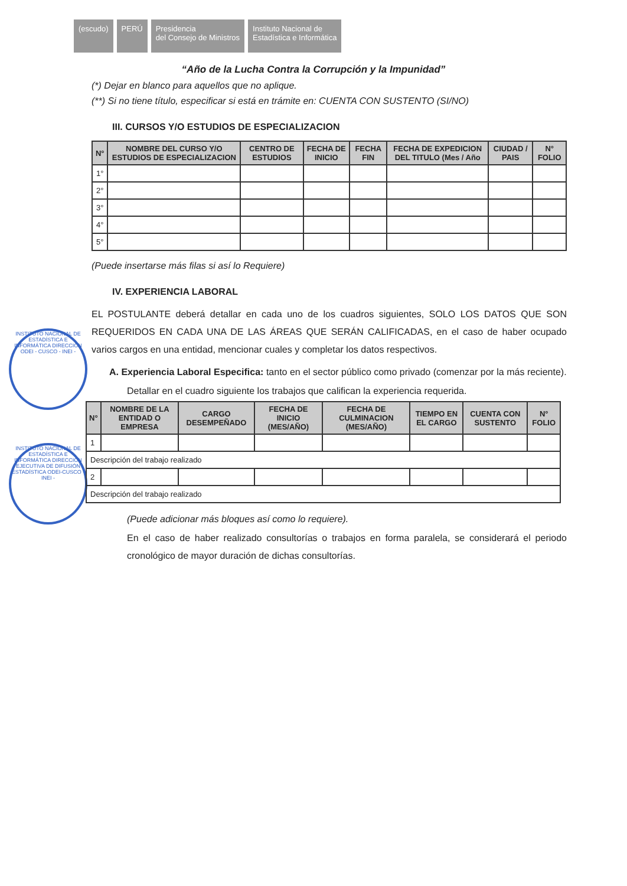(escudo) PERÚ Presidencia
del Consejo de Ministros
Instituto Nacional de
Estadística e Informática
“Año de la Lucha Contra la Corrupción y la Impunidad”
INSTITUTO NACIONAL DE ESTADÍSTICA E INFORMÁTICA DIRECCIÓN ODEI - CUSCO - INEI -
INSTITUTO NACIONAL DE ESTADÍSTICA E INFORMÁTICA DIRECCIÓN EJECUTIVA DE DIFUSIÓN ESTADÍSTICA ODEI-CUSCO - INEI -
(*) Dejar en blanco para aquellos que no aplique.
(**) Si no tiene título, especificar si está en trámite en: CUENTA CON SUSTENTO (SI/NO)
III. CURSOS Y/O ESTUDIOS DE ESPECIALIZACION
| N° | NOMBRE DEL CURSO Y/O ESTUDIOS DE ESPECIALIZACION | CENTRO DE ESTUDIOS | FECHA DE INICIO | FECHA FIN | FECHA DE EXPEDICION DEL TITULO (Mes / Año | CIUDAD / PAIS | N° FOLIO |
| --- | --- | --- | --- | --- | --- | --- | --- |
| 1° | | | | | | | |
| 2° | | | | | | | |
| 3° | | | | | | | |
| 4° | | | | | | | |
| 5° | | | | | | | |
(Puede insertarse más filas si así lo Requiere)
IV. EXPERIENCIA LABORAL
EL POSTULANTE deberá detallar en cada uno de los cuadros siguientes, SOLO LOS DATOS QUE SON REQUERIDOS EN CADA UNA DE LAS ÁREAS QUE SERÁN CALIFICADAS, en el caso de haber ocupado varios cargos en una entidad, mencionar cuales y completar los datos respectivos.
A. Experiencia Laboral Especifica: tanto en el sector público como privado (comenzar por la más reciente).
Detallar en el cuadro siguiente los trabajos que califican la experiencia requerida.
| N° | NOMBRE DE LA ENTIDAD O EMPRESA | CARGO DESEMPEÑADO | FECHA DE INICIO (MES/AÑO) | FECHA DE CULMINACION (MES/AÑO) | TIEMPO EN EL CARGO | CUENTA CON SUSTENTO | N° FOLIO |
| --- | --- | --- | --- | --- | --- | --- | --- |
| 1 | | | | | | | |
| Descripción del trabajo realizado | | | | | | | |
| 2 | | | | | | | |
| Descripción del trabajo realizado | | | | | | | |
(Puede adicionar más bloques así como lo requiere).
En el caso de haber realizado consultorías o trabajos en forma paralela, se considerará el periodo cronológico de mayor duración de dichas consultorías.